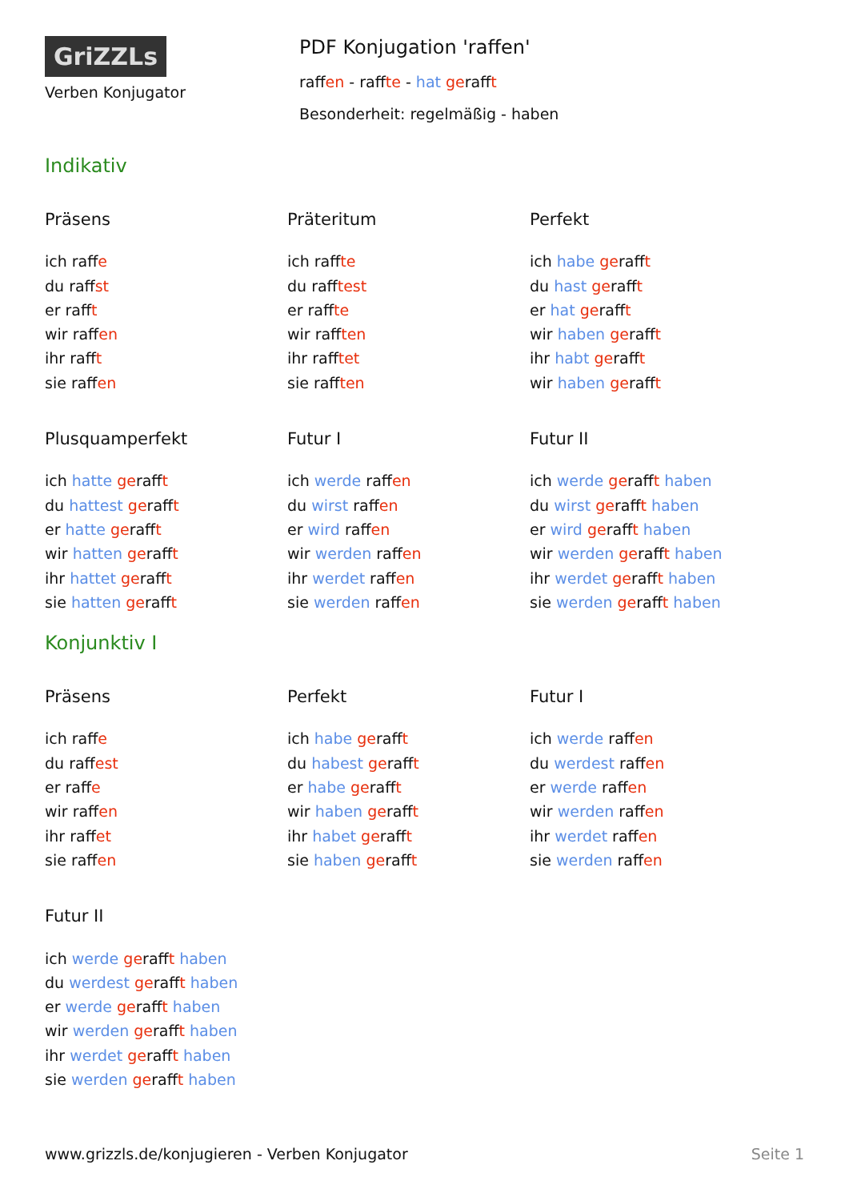GriZZLs
Verben Konjugator
PDF Konjugation 'raffen'
raffen - raffte - hat gerafft
Besonderheit: regelmäßig - haben
Indikativ
Präsens
ich raffe
du raffst
er rafft
wir raffen
ihr rafft
sie raffen
Präteritum
ich raffte
du rafftest
er raffte
wir rafften
ihr rafftet
sie rafften
Perfekt
ich habe gerafft
du hast gerafft
er hat gerafft
wir haben gerafft
ihr habt gerafft
wir haben gerafft
Plusquamperfekt
ich hatte gerafft
du hattest gerafft
er hatte gerafft
wir hatten gerafft
ihr hattet gerafft
sie hatten gerafft
Futur I
ich werde raffen
du wirst raffen
er wird raffen
wir werden raffen
ihr werdet raffen
sie werden raffen
Futur II
ich werde gerafft haben
du wirst gerafft haben
er wird gerafft haben
wir werden gerafft haben
ihr werdet gerafft haben
sie werden gerafft haben
Konjunktiv I
Präsens
ich raffe
du raffest
er raffe
wir raffen
ihr raffet
sie raffen
Perfekt
ich habe gerafft
du habest gerafft
er habe gerafft
wir haben gerafft
ihr habet gerafft
sie haben gerafft
Futur I
ich werde raffen
du werdest raffen
er werde raffen
wir werden raffen
ihr werdet raffen
sie werden raffen
Futur II
ich werde gerafft haben
du werdest gerafft haben
er werde gerafft haben
wir werden gerafft haben
ihr werdet gerafft haben
sie werden gerafft haben
www.grizzls.de/konjugieren - Verben Konjugator Seite 1